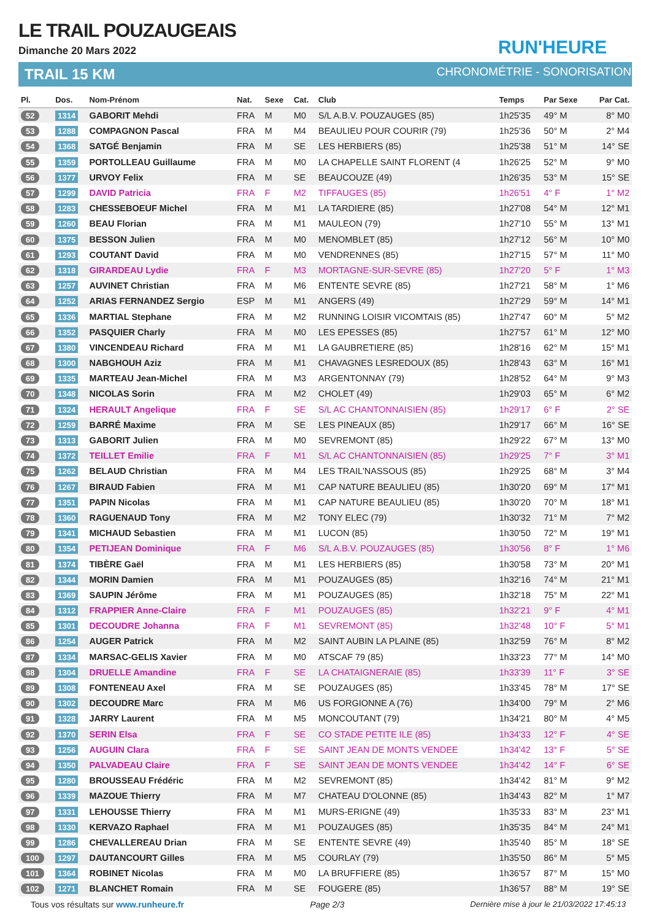LE TRAIL POUZAUGEAIS
Dimanche 20 Mars 2022
TRAIL 15 KM
RUN'HEURE
CHRONOMÉTRIE - SONORISATION
| Pl. | Dos. | Nom-Prénom | Nat. | Sexe | Cat. | Club | Temps | Par Sexe | Par Cat. |
| --- | --- | --- | --- | --- | --- | --- | --- | --- | --- |
| 52 | 1314 | GABORIT Mehdi | FRA | M | M0 | S/L A.B.V. POUZAUGES (85) | 1h25'35 | 49° M | 8° M0 |
| 53 | 1288 | COMPAGNON Pascal | FRA | M | M4 | BEAULIEU POUR COURIR (79) | 1h25'36 | 50° M | 2° M4 |
| 54 | 1368 | SATGÉ Benjamin | FRA | M | SE | LES HERBIERS (85) | 1h25'38 | 51° M | 14° SE |
| 55 | 1359 | PORTOLLEAU Guillaume | FRA | M | M0 | LA CHAPELLE SAINT FLORENT (4 | 1h26'25 | 52° M | 9° M0 |
| 56 | 1377 | URVOY Felix | FRA | M | SE | BEAUCOUZE (49) | 1h26'35 | 53° M | 15° SE |
| 57 | 1299 | DAVID Patricia | FRA | F | M2 | TIFFAUGES (85) | 1h26'51 | 4° F | 1° M2 |
| 58 | 1283 | CHESSEBOEUF Michel | FRA | M | M1 | LA TARDIERE (85) | 1h27'08 | 54° M | 12° M1 |
| 59 | 1260 | BEAU Florian | FRA | M | M1 | MAULEON (79) | 1h27'10 | 55° M | 13° M1 |
| 60 | 1375 | BESSON Julien | FRA | M | M0 | MENOMBLET (85) | 1h27'12 | 56° M | 10° M0 |
| 61 | 1293 | COUTANT David | FRA | M | M0 | VENDRENNES (85) | 1h27'15 | 57° M | 11° M0 |
| 62 | 1318 | GIRARDEAU Lydie | FRA | F | M3 | MORTAGNE-SUR-SEVRE (85) | 1h27'20 | 5° F | 1° M3 |
| 63 | 1257 | AUVINET Christian | FRA | M | M6 | ENTENTE SEVRE (85) | 1h27'21 | 58° M | 1° M6 |
| 64 | 1252 | ARIAS FERNANDEZ Sergio | ESP | M | M1 | ANGERS (49) | 1h27'29 | 59° M | 14° M1 |
| 65 | 1336 | MARTIAL Stephane | FRA | M | M2 | RUNNING LOISIR VICOMTAIS (85) | 1h27'47 | 60° M | 5° M2 |
| 66 | 1352 | PASQUIER Charly | FRA | M | M0 | LES EPESSES (85) | 1h27'57 | 61° M | 12° M0 |
| 67 | 1380 | VINCENDEAU Richard | FRA | M | M1 | LA GAUBRETIERE (85) | 1h28'16 | 62° M | 15° M1 |
| 68 | 1300 | NABGHOUH Aziz | FRA | M | M1 | CHAVAGNES LESREDOUX (85) | 1h28'43 | 63° M | 16° M1 |
| 69 | 1335 | MARTEAU Jean-Michel | FRA | M | M3 | ARGENTONNAY (79) | 1h28'52 | 64° M | 9° M3 |
| 70 | 1348 | NICOLAS Sorin | FRA | M | M2 | CHOLET (49) | 1h29'03 | 65° M | 6° M2 |
| 71 | 1324 | HERAULT Angelique | FRA | F | SE | S/L AC CHANTONNAISIEN (85) | 1h29'17 | 6° F | 2° SE |
| 72 | 1259 | BARRÉ Maxime | FRA | M | SE | LES PINEAUX (85) | 1h29'17 | 66° M | 16° SE |
| 73 | 1313 | GABORIT Julien | FRA | M | M0 | SEVREMONT (85) | 1h29'22 | 67° M | 13° M0 |
| 74 | 1372 | TEILLET Emilie | FRA | F | M1 | S/L AC CHANTONNAISIEN (85) | 1h29'25 | 7° F | 3° M1 |
| 75 | 1262 | BELAUD Christian | FRA | M | M4 | LES TRAIL'NASSOUS (85) | 1h29'25 | 68° M | 3° M4 |
| 76 | 1267 | BIRAUD Fabien | FRA | M | M1 | CAP NATURE BEAULIEU (85) | 1h30'20 | 69° M | 17° M1 |
| 77 | 1351 | PAPIN Nicolas | FRA | M | M1 | CAP NATURE BEAULIEU (85) | 1h30'20 | 70° M | 18° M1 |
| 78 | 1360 | RAGUENAUD Tony | FRA | M | M2 | TONY ELEC (79) | 1h30'32 | 71° M | 7° M2 |
| 79 | 1341 | MICHAUD Sebastien | FRA | M | M1 | LUCON (85) | 1h30'50 | 72° M | 19° M1 |
| 80 | 1354 | PETIJEAN Dominique | FRA | F | M6 | S/L A.B.V. POUZAUGES (85) | 1h30'56 | 8° F | 1° M6 |
| 81 | 1374 | TIBÈRE Gaël | FRA | M | M1 | LES HERBIERS (85) | 1h30'58 | 73° M | 20° M1 |
| 82 | 1344 | MORIN Damien | FRA | M | M1 | POUZAUGES (85) | 1h32'16 | 74° M | 21° M1 |
| 83 | 1369 | SAUPIN Jérôme | FRA | M | M1 | POUZAUGES (85) | 1h32'18 | 75° M | 22° M1 |
| 84 | 1312 | FRAPPIER Anne-Claire | FRA | F | M1 | POUZAUGES (85) | 1h32'21 | 9° F | 4° M1 |
| 85 | 1301 | DECOUDRE Johanna | FRA | F | M1 | SEVREMONT (85) | 1h32'48 | 10° F | 5° M1 |
| 86 | 1254 | AUGER Patrick | FRA | M | M2 | SAINT AUBIN LA PLAINE (85) | 1h32'59 | 76° M | 8° M2 |
| 87 | 1334 | MARSAC-GELIS Xavier | FRA | M | M0 | ATSCAF 79 (85) | 1h33'23 | 77° M | 14° M0 |
| 88 | 1304 | DRUELLE Amandine | FRA | F | SE | LA CHATAIGNERAIE (85) | 1h33'39 | 11° F | 3° SE |
| 89 | 1308 | FONTENEAU Axel | FRA | M | SE | POUZAUGES (85) | 1h33'45 | 78° M | 17° SE |
| 90 | 1302 | DECOUDRE Marc | FRA | M | M6 | US FORGIONNE A (76) | 1h34'00 | 79° M | 2° M6 |
| 91 | 1328 | JARRY Laurent | FRA | M | M5 | MONCOUTANT (79) | 1h34'21 | 80° M | 4° M5 |
| 92 | 1370 | SERIN Elsa | FRA | F | SE | CO STADE PETITE ILE (85) | 1h34'33 | 12° F | 4° SE |
| 93 | 1256 | AUGUIN Clara | FRA | F | SE | SAINT JEAN DE MONTS VENDEE | 1h34'42 | 13° F | 5° SE |
| 94 | 1350 | PALVADEAU Claire | FRA | F | SE | SAINT JEAN DE MONTS VENDEE | 1h34'42 | 14° F | 6° SE |
| 95 | 1280 | BROUSSEAU Frédéric | FRA | M | M2 | SEVREMONT (85) | 1h34'42 | 81° M | 9° M2 |
| 96 | 1339 | MAZOUE Thierry | FRA | M | M7 | CHATEAU D'OLONNE (85) | 1h34'43 | 82° M | 1° M7 |
| 97 | 1331 | LEHOUSSE Thierry | FRA | M | M1 | MURS-ERIGNE (49) | 1h35'33 | 83° M | 23° M1 |
| 98 | 1330 | KERVAZO Raphael | FRA | M | M1 | POUZAUGES (85) | 1h35'35 | 84° M | 24° M1 |
| 99 | 1286 | CHEVALLEREAU Drian | FRA | M | SE | ENTENTE SEVRE (49) | 1h35'40 | 85° M | 18° SE |
| 100 | 1297 | DAUTANCOURT Gilles | FRA | M | M5 | COURLAY (79) | 1h35'50 | 86° M | 5° M5 |
| 101 | 1364 | ROBINET Nicolas | FRA | M | M0 | LA BRUFFIERE (85) | 1h36'57 | 87° M | 15° M0 |
| 102 | 1271 | BLANCHET Romain | FRA | M | SE | FOUGERE (85) | 1h36'57 | 88° M | 19° SE |
Tous vos résultats sur www.runheure.fr Page 2/3 Dernière mise à jour le 21/03/2022 17:45:13